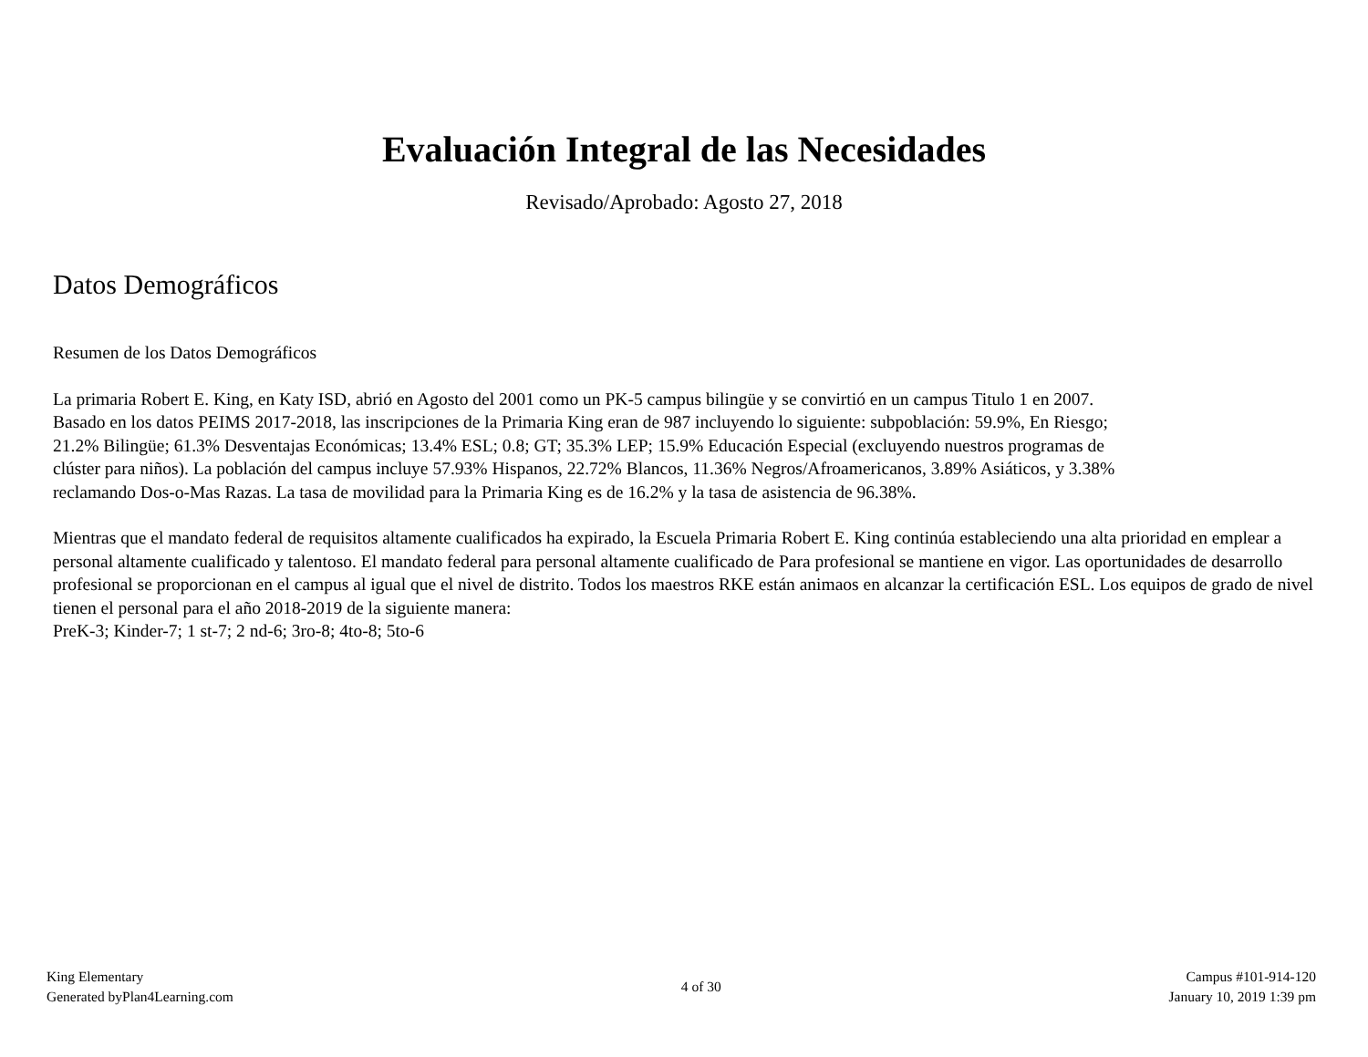Evaluación Integral de las Necesidades
Revisado/Aprobado: Agosto 27, 2018
Datos Demográficos
Resumen de los Datos Demográficos
La primaria Robert E. King, en Katy ISD, abrió en Agosto del 2001 como un PK-5 campus bilingüe y se convirtió en un campus Titulo 1 en 2007.
Basado en los datos PEIMS 2017-2018, las inscripciones de la Primaria King eran de 987 incluyendo lo siguiente: subpoblación: 59.9%, En Riesgo;
21.2% Bilingüe; 61.3% Desventajas Económicas; 13.4% ESL; 0.8; GT; 35.3% LEP; 15.9% Educación Especial (excluyendo nuestros programas de
clúster para niños). La población del campus incluye 57.93% Hispanos, 22.72% Blancos, 11.36% Negros/Afroamericanos, 3.89% Asiáticos, y 3.38%
reclamando Dos-o-Mas Razas. La tasa de movilidad para la Primaria King es de 16.2% y la tasa de asistencia de 96.38%.
Mientras que el mandato federal de requisitos altamente cualificados ha expirado, la Escuela Primaria Robert E. King continúa estableciendo una alta prioridad en emplear a personal altamente cualificado y talentoso. El mandato federal para personal altamente cualificado de Para profesional se mantiene en vigor. Las oportunidades de desarrollo profesional se proporcionan en el campus al igual que el nivel de distrito. Todos los maestros RKE están animaos en alcanzar la certificación ESL. Los equipos de grado de nivel tienen el personal para el año 2018-2019 de la siguiente manera:
PreK-3; Kinder-7; 1 st-7; 2 nd-6; 3ro-8; 4to-8; 5to-6
King Elementary
Generated byPlan4Learning.com
4 of 30 Campus #101-914-120
January 10, 2019 1:39 pm